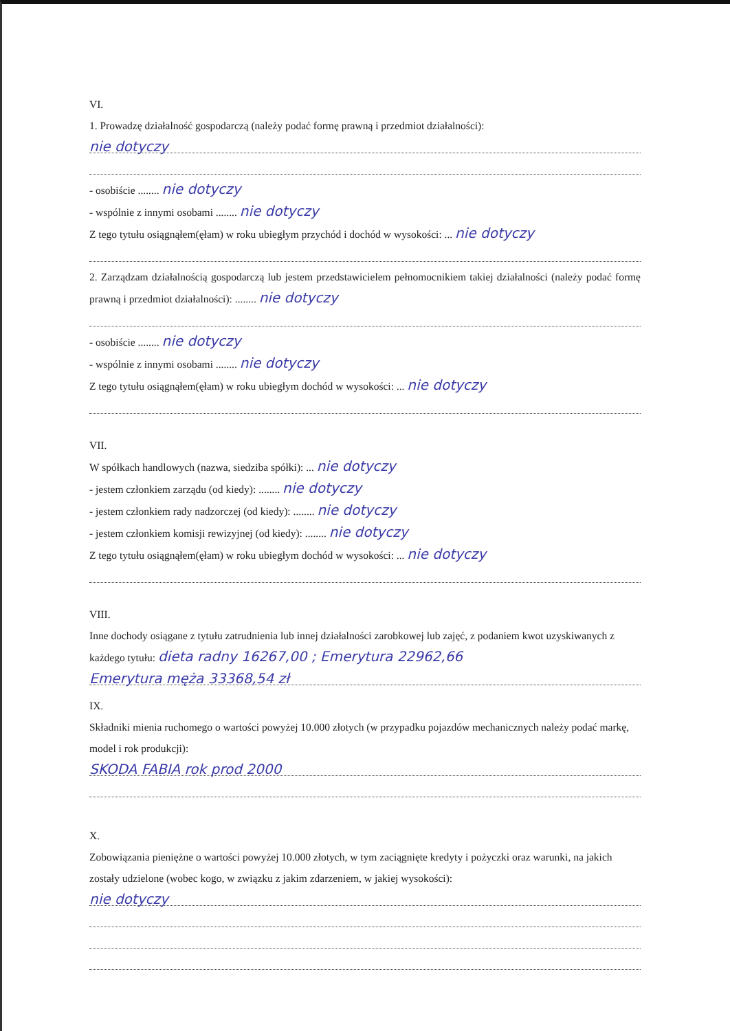VI.
1. Prowadzę działalność gospodarczą (należy podać formę prawną i przedmiot działalności):
nie dotyczy
- osobiście ........ nie dotyczy
- wspólnie z innymi osobami ........ nie dotyczy
Z tego tytułu osiągnąłem(ęłam) w roku ubiegłym przychód i dochód w wysokości: ... nie dotyczy
2. Zarządzam działalnością gospodarczą lub jestem przedstawicielem pełnomocnikiem takiej działalności (należy podać formę prawną i przedmiot działalności): ........ nie dotyczy
- osobiście ........ nie dotyczy
- wspólnie z innymi osobami ........ nie dotyczy
Z tego tytułu osiągnąłem(ęłam) w roku ubiegłym dochód w wysokości: ... nie dotyczy
VII.
W spółkach handlowych (nazwa, siedziba spółki): ... nie dotyczy
- jestem członkiem zarządu (od kiedy): ........ nie dotyczy
- jestem członkiem rady nadzorczej (od kiedy): ........ nie dotyczy
- jestem członkiem komisji rewizyjnej (od kiedy): ........ nie dotyczy
Z tego tytułu osiągnąłem(ęłam) w roku ubiegłym dochód w wysokości: ... nie dotyczy
VIII.
Inne dochody osiągane z tytułu zatrudnienia lub innej działalności zarobkowej lub zajęć, z podaniem kwot uzyskiwanych z każdego tytułu: dieta radny 16267,00 ; Emerytura 22962,66
Emerytura męża 33368,54 zł
IX.
Składniki mienia ruchomego o wartości powyżej 10.000 złotych (w przypadku pojazdów mechanicznych należy podać markę, model i rok produkcji):
SKODA FABIA rok prod 2000
X.
Zobowiązania pieniężne o wartości powyżej 10.000 złotych, w tym zaciągnięte kredyty i pożyczki oraz warunki, na jakich zostały udzielone (wobec kogo, w związku z jakim zdarzeniem, w jakiej wysokości):
nie dotyczy